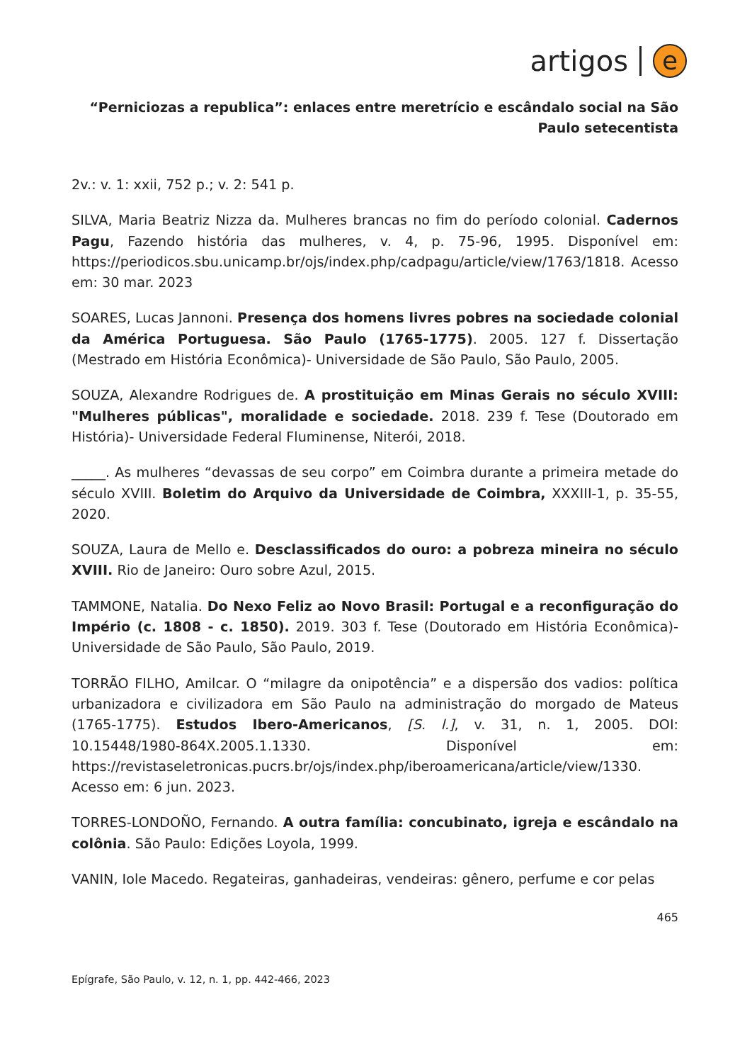artigos e
“Perniciozas a republica”: enlaces entre meretrício e escândalo social na São Paulo setecentista
2v.: v. 1: xxii, 752 p.; v. 2: 541 p.
SILVA, Maria Beatriz Nizza da. Mulheres brancas no fim do período colonial. Cadernos Pagu, Fazendo história das mulheres, v. 4, p. 75-96, 1995. Disponível em: https://periodicos.sbu.unicamp.br/ojs/index.php/cadpagu/article/view/1763/1818. Acesso em: 30 mar. 2023
SOARES, Lucas Jannoni. Presença dos homens livres pobres na sociedade colonial da América Portuguesa. São Paulo (1765-1775). 2005. 127 f. Dissertação (Mestrado em História Econômica)- Universidade de São Paulo, São Paulo, 2005.
SOUZA, Alexandre Rodrigues de. A prostituição em Minas Gerais no século XVIII: "Mulheres públicas", moralidade e sociedade. 2018. 239 f. Tese (Doutorado em História)- Universidade Federal Fluminense, Niterói, 2018.
_____. As mulheres “devassas de seu corpo” em Coimbra durante a primeira metade do século XVIII. Boletim do Arquivo da Universidade de Coimbra, XXXIII-1, p. 35-55, 2020.
SOUZA, Laura de Mello e. Desclassificados do ouro: a pobreza mineira no século XVIII. Rio de Janeiro: Ouro sobre Azul, 2015.
TAMMONE, Natalia. Do Nexo Feliz ao Novo Brasil: Portugal e a reconfiguração do Império (c. 1808 - c. 1850). 2019. 303 f. Tese (Doutorado em História Econômica)- Universidade de São Paulo, São Paulo, 2019.
TORRÃO FILHO, Amilcar. O “milagre da onipotência” e a dispersão dos vadios: política urbanizadora e civilizadora em São Paulo na administração do morgado de Mateus (1765-1775). Estudos Ibero-Americanos, [S. l.], v. 31, n. 1, 2005. DOI: 10.15448/1980-864X.2005.1.1330. Disponível em: https://revistaseletronicas.pucrs.br/ojs/index.php/iberoamericana/article/view/1330. Acesso em: 6 jun. 2023.
TORRES-LONDOÑO, Fernando. A outra família: concubinato, igreja e escândalo na colônia. São Paulo: Edições Loyola, 1999.
VANIN, Iole Macedo. Regateiras, ganhadeiras, vendeiras: gênero, perfume e cor pelas
465
Epígrafe, São Paulo, v. 12, n. 1, pp. 442-466, 2023